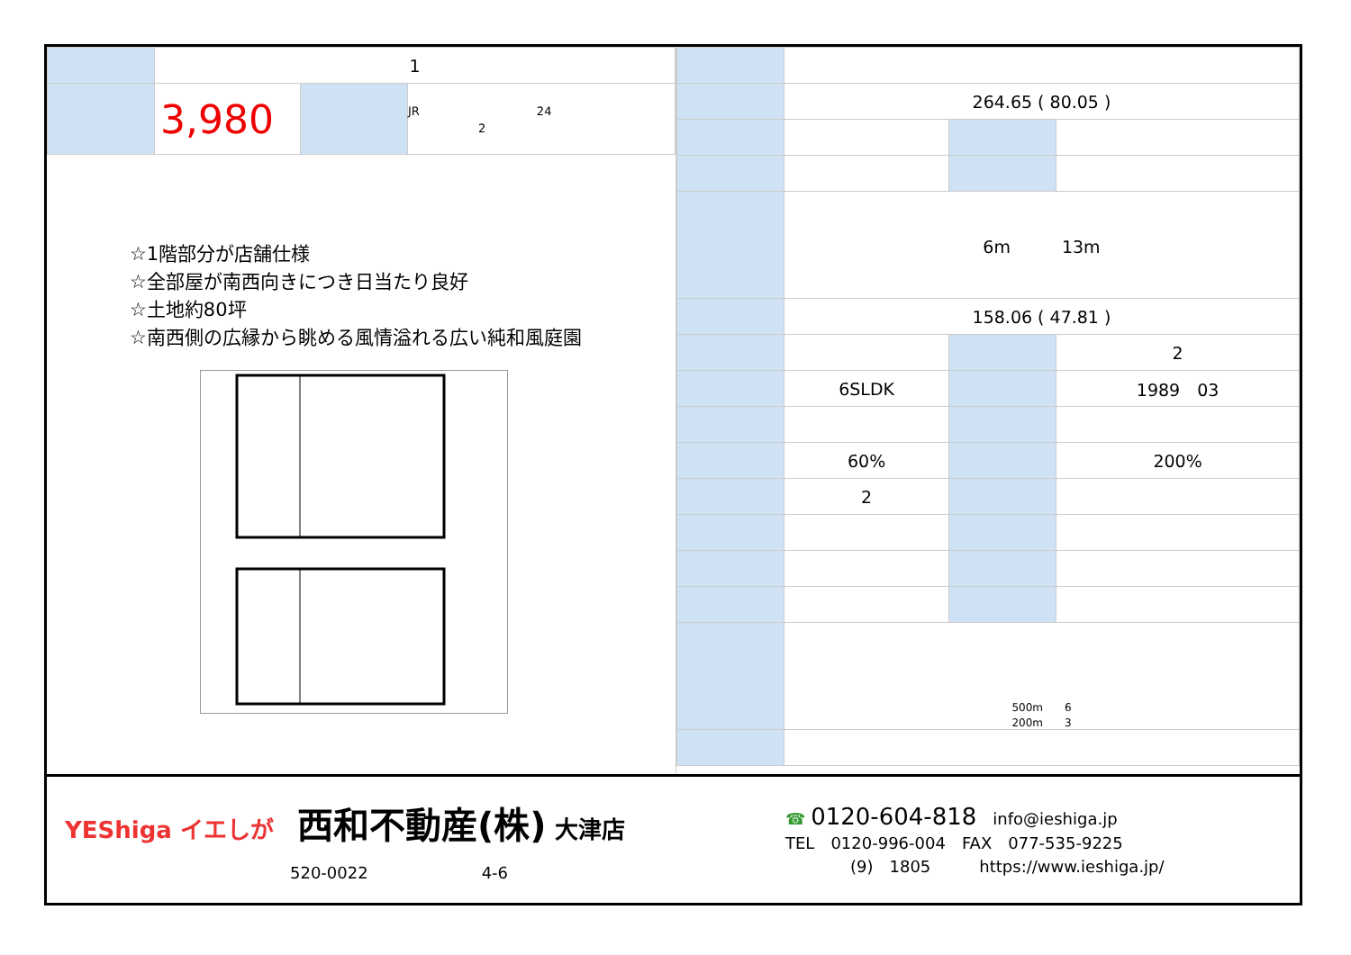| | 1 | | |
| | 3,980 | | JR 24 2 |
☆1階部分が店舗仕様
☆全部屋が南西向きにつき日当たり良好
☆土地約80坪
☆南西側の広縁から眺める風情溢れる広い純和風庭園
| | 264.65 ( 80.05 ) | | |
| | 6m 13m | | |
| | 158.06 ( 47.81 ) | | |
| | | | 2 |
| | 6SLDK | | 1989 03 |
| | 60% | | 200% |
| | 2 | | |
| | 500m 6 200m 3 | | |
YEShiga イエしが　西和不動産(株) 大津店
520-0022　　　　　　　4-6
☎ 0120-604-818　info@ieshiga.jp
TEL　0120-996-004　FAX　077-535-9225
　　　　(9)　1805　　　https://www.ieshiga.jp/